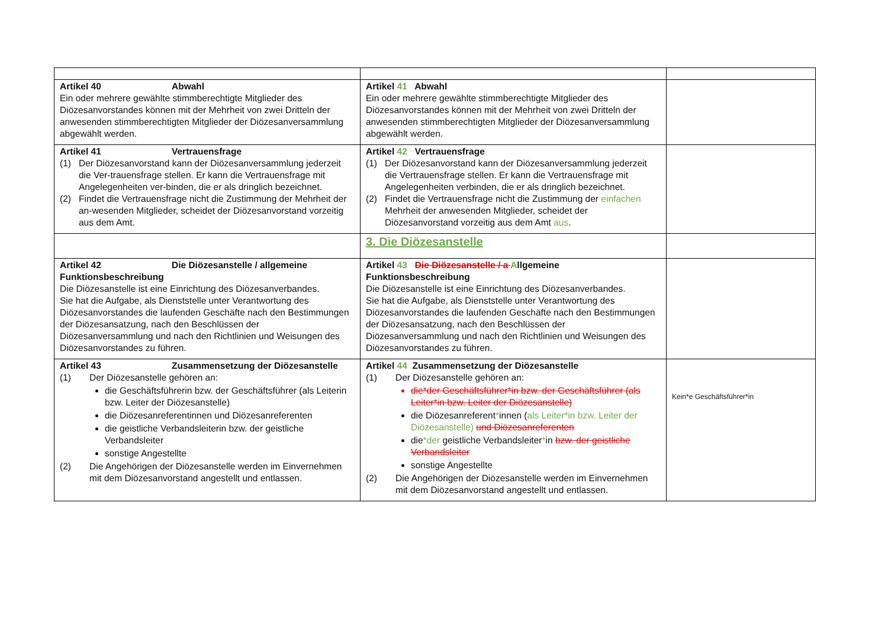| Artikel 40 Abwahl Ein oder mehrere gewählte stimmberechtigte Mitglieder des Diözesanvorstandes können mit der Mehrheit von zwei Dritteln der anwesenden stimmberechtigten Mitglieder der Diözesanversammlung abgewählt werden. | Artikel 41 Abwahl Ein oder mehrere gewählte stimmberechtigte Mitglieder des Diözesanvorstandes können mit der Mehrheit von zwei Dritteln der anwesenden stimmberechtigten Mitglieder der Diözesanversammlung abgewählt werden. | |
| Artikel 41 Vertrauensfrage (1) Der Diözesanvorstand kann der Diözesanversammlung jederzeit die Ver-trauensfrage stellen. Er kann die Vertrauensfrage mit Angelegenheiten ver-binden, die er als dringlich bezeichnet. (2) Findet die Vertrauensfrage nicht die Zustimmung der Mehrheit der an-wesenden Mitglieder, scheidet der Diözesanvorstand vorzeitig aus dem Amt. | Artikel 42 Vertrauensfrage (1) Der Diözesanvorstand kann der Diözesanversammlung jederzeit die Vertrauensfrage stellen. Er kann die Vertrauensfrage mit Angelegenheiten verbinden, die er als dringlich bezeichnet. (2) Findet die Vertrauensfrage nicht die Zustimmung der einfachen Mehrheit der anwesenden Mitglieder, scheidet der Diözesanvorstand vorzeitig aus dem Amt aus . | |
| | 3. Die Diözesanstelle | |
| Artikel 42 Die Diözesanstelle / allgemeine Funktionsbeschreibung Die Diözesanstelle ist eine Einrichtung des Diözesanverbandes. Sie hat die Aufgabe, als Dienststelle unter Verantwortung des Diözesanvorstandes die laufenden Geschäfte nach den Bestimmungen der Diözesansatzung, nach den Beschlüssen der Diözesanversammlung und nach den Richtlinien und Weisungen des Diözesanvorstandes zu führen. | Artikel 43 Die Diözesanstelle / a A llgemeine Funktionsbeschreibung Die Diözesanstelle ist eine Einrichtung des Diözesanverbandes. Sie hat die Aufgabe, als Dienststelle unter Verantwortung des Diözesanvorstandes die laufenden Geschäfte nach den Bestimmungen der Diözesansatzung, nach den Beschlüssen der Diözesanversammlung und nach den Richtlinien und Weisungen des Diözesanvorstandes zu führen. | |
| Artikel 43 Zusammensetzung der Diözesanstelle (1) Der Diözesanstelle gehören an: die Geschäftsführerin bzw. der Geschäftsführer (als Leiterin bzw. Leiter der Diözesanstelle) die Diözesanreferentinnen und Diözesanreferenten die geistliche Verbandsleiterin bzw. der geistliche Verbandsleiter sonstige Angestellte (2) Die Angehörigen der Diözesanstelle werden im Einvernehmen mit dem Diözesanvorstand angestellt und entlassen. | Artikel 44 Zusammensetzung der Diözesanstelle (1) Der Diözesanstelle gehören an: die*der Geschäftsführer*in bzw. der Geschäftsführer (als Leiter*in bzw. Leiter der Diözesanstelle) die Diözesanreferent * innen ( als Leiter*in bzw. Leiter der Diözesanstelle) und Diözesanreferenten die *der geistliche Verbandsleiter * in bzw. der geistliche Verbandsleiter sonstige Angestellte (2) Die Angehörigen der Diözesanstelle werden im Einvernehmen mit dem Diözesanvorstand angestellt und entlassen. | Kein*e Geschäftsführer*in |